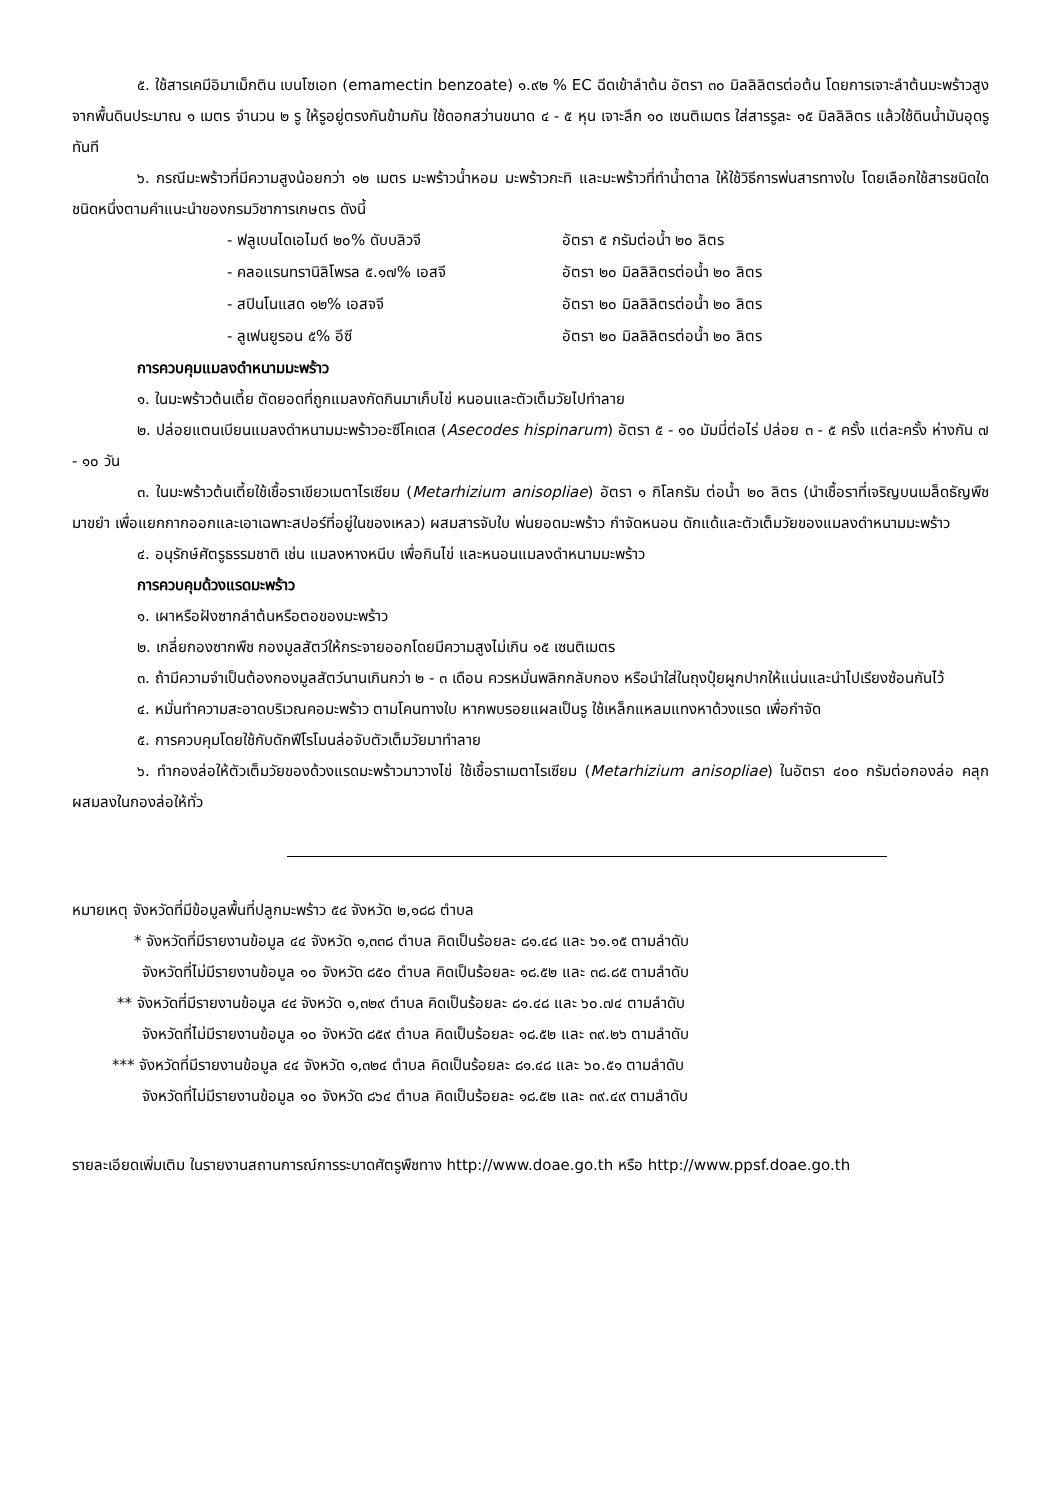๕. ใช้สารเคมีอิมาเม็กติน เบนโซเอท (emamectin benzoate) ๑.๙๒ % EC ฉีดเข้าลำต้น อัตรา ๓๐ มิลลิลิตรต่อต้น โดยการเจาะลำต้นมะพร้าวสูงจากพื้นดินประมาณ ๑ เมตร จำนวน ๒ รู ให้รูอยู่ตรงกันข้ามกัน ใช้ดอกสว่านขนาด ๔ - ๕ หุน เจาะลึก ๑๐ เซนติเมตร ใส่สารรูละ ๑๕ มิลลิลิตร แล้วใช้ดินน้ำมันอุดรูทันที
๖. กรณีมะพร้าวที่มีความสูงน้อยกว่า ๑๒ เมตร มะพร้าวน้ำหอม มะพร้าวกะทิ และมะพร้าวที่ทำน้ำตาล ให้ใช้วิธีการพ่นสารทางใบ โดยเลือกใช้สารชนิดใดชนิดหนึ่งตามคำแนะนำของกรมวิชาการเกษตร ดังนี้
| - ฟลูเบนไดเอไมด์ ๒๐% ดับบลิวจี | อัตรา ๕ กรัมต่อน้ำ ๒๐ ลิตร |
| - คลอแรนทรานิลิโพรล ๕.๑๗% เอสจี | อัตรา ๒๐ มิลลิลิตรต่อน้ำ ๒๐ ลิตร |
| - สปินโนแสด ๑๒% เอสจจี | อัตรา ๒๐ มิลลิลิตรต่อน้ำ ๒๐ ลิตร |
| - ลูเฟนยูรอน ๕% อีซี | อัตรา ๒๐ มิลลิลิตรต่อน้ำ ๒๐ ลิตร |
การควบคุมแมลงดำหนามมะพร้าว
๑. ในมะพร้าวต้นเตี้ย ตัดยอดที่ถูกแมลงกัดกินมาเก็บไข่ หนอนและตัวเต็มวัยไปทำลาย
๒. ปล่อยแตนเบียนแมลงดำหนามมะพร้าวอะซีโคเดส (Asecodes hispinarum) อัตรา ๕ - ๑๐ มัมมี่ต่อไร่ ปล่อย ๓ - ๕ ครั้ง แต่ละครั้ง ห่างกัน ๗ - ๑๐ วัน
๓. ในมะพร้าวต้นเตี้ยใช้เชื้อราเขียวเมตาไรเซียม (Metarhizium anisopliae) อัตรา ๑ กิโลกรัม ต่อน้ำ ๒๐ ลิตร (นำเชื้อราที่เจริญบนเมล็ดธัญพืชมาขยำ เพื่อแยกกากออกและเอาเฉพาะสปอร์ที่อยู่ในของเหลว) ผสมสารจับใบ พ่นยอดมะพร้าว กำจัดหนอน ดักแด้และตัวเต็มวัยของแมลงดำหนามมะพร้าว
๔. อนุรักษ์ศัตรูธรรมชาติ เช่น แมลงหางหนีบ เพื่อกินไข่ และหนอนแมลงดำหนามมะพร้าว
การควบคุมด้วงแรดมะพร้าว
๑. เผาหรือฝังซากลำต้นหรือตอของมะพร้าว
๒. เกลี่ยกองซากพืช กองมูลสัตว์ให้กระจายออกโดยมีความสูงไม่เกิน ๑๕ เซนติเมตร
๓. ถ้ามีความจำเป็นต้องกองมูลสัตว์นานเกินกว่า ๒ - ๓ เดือน ควรหมั่นพลิกกลับกอง หรือนำใส่ในถุงปุ๋ยผูกปากให้แน่นและนำไปเรียงซ้อนกันไว้
๔. หมั่นทำความสะอาดบริเวณคอมะพร้าว ตามโคนทางใบ หากพบรอยแผลเป็นรู ใช้เหล็กแหลมแทงหาด้วงแรด เพื่อกำจัด
๕. การควบคุมโดยใช้กับดักฟีโรโมนล่อจับตัวเต็มวัยมาทำลาย
๖. ทำกองล่อให้ตัวเต็มวัยของด้วงแรดมะพร้าวมาวางไข่ ใช้เชื้อราเมตาไรเซียม (Metarhizium anisopliae) ในอัตรา ๔๐๐ กรัมต่อกองล่อ คลุกผสมลงในกองล่อให้ทั่ว
หมายเหตุ จังหวัดที่มีข้อมูลพื้นที่ปลูกมะพร้าว ๕๔ จังหวัด ๒,๑๘๘ ตำบล
* จังหวัดที่มีรายงานข้อมูล ๔๔ จังหวัด ๑,๓๓๘ ตำบล คิดเป็นร้อยละ ๘๑.๔๘ และ ๖๑.๑๕ ตามลำดับ
จังหวัดที่ไม่มีรายงานข้อมูล ๑๐ จังหวัด ๘๕๐ ตำบล คิดเป็นร้อยละ ๑๘.๕๒ และ ๓๘.๘๕ ตามลำดับ
** จังหวัดที่มีรายงานข้อมูล ๔๔ จังหวัด ๑,๓๒๙ ตำบล คิดเป็นร้อยละ ๘๑.๔๘ และ ๖๐.๗๔ ตามลำดับ
จังหวัดที่ไม่มีรายงานข้อมูล ๑๐ จังหวัด ๘๕๙ ตำบล คิดเป็นร้อยละ ๑๘.๕๒ และ ๓๙.๒๖ ตามลำดับ
*** จังหวัดที่มีรายงานข้อมูล ๔๔ จังหวัด ๑,๓๒๔ ตำบล คิดเป็นร้อยละ ๘๑.๔๘ และ ๖๐.๕๑ ตามลำดับ
จังหวัดที่ไม่มีรายงานข้อมูล ๑๐ จังหวัด ๘๖๔ ตำบล คิดเป็นร้อยละ ๑๘.๕๒ และ ๓๙.๔๙ ตามลำดับ
รายละเอียดเพิ่มเติม ในรายงานสถานการณ์การระบาดศัตรูพืชทาง http://www.doae.go.th หรือ http://www.ppsf.doae.go.th